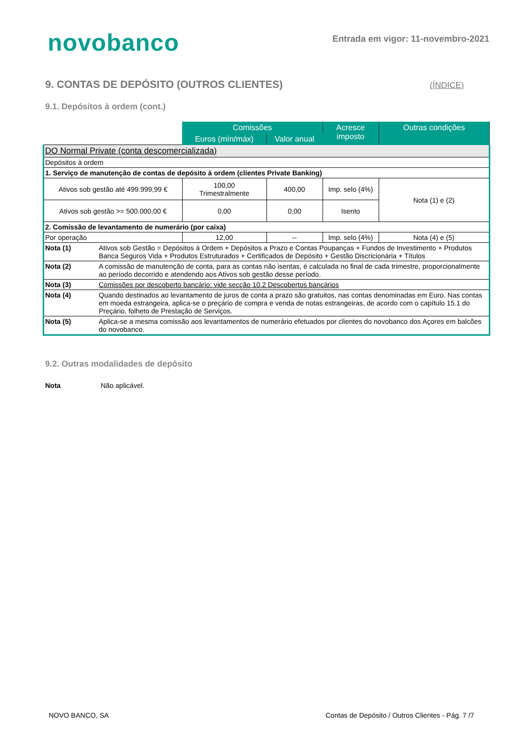novobanco
Entrada em vigor: 11-novembro-2021
9. CONTAS DE DEPÓSITO (OUTROS CLIENTES)
(ÍNDICE)
9.1. Depósitos à ordem (cont.)
| | Comissões | | Acresce imposto | Outras condições |
| --- | --- | --- | --- | --- |
| | Euros (mín/máx) | Valor anual | | |
| DO Normal Private (conta descomercializada) | | | | |
| Depósitos à ordem | | | | |
| 1. Serviço de manutenção de contas de depósito à ordem (clientes Private Banking) | | | | |
| Ativos sob gestão até 499.999,99 € | 100,00 Trimestralmente | 400,00 | Imp. selo (4%) | Nota (1) e (2) |
| Ativos sob gestão >= 500.000,00 € | 0,00 | 0,00 | Isento | |
| 2. Comissão de levantamento de numerário (por caixa) | | | | |
| Por operação | 12,00 | -- | Imp. selo (4%) | Nota (4) e (5) |
| Nota (1) Ativos sob Gestão = Depósitos à Ordem + Depósitos a Prazo e Contas Poupanças + Fundos de Investimento + Produtos Banca Seguros Vida + Produtos Estruturados + Certificados de Depósito + Gestão Discricionária + Títulos | | | | |
| Nota (2) A comissão de manutenção de conta, para as contas não isentas, é calculada no final de cada trimestre, proporcionalmente ao período decorrido e atendendo aos Ativos sob gestão desse período. | | | | |
| Nota (3) Comissões por descoberto bancário: vide secção 10.2 Descobertos bancários | | | | |
| Nota (4) Quando destinados ao levantamento de juros de conta a prazo são gratuitos, nas contas denominadas em Euro. Nas contas em moeda estrangeira, aplica-se o preçário de compra e venda de notas estrangeiras, de acordo com o capítulo 15.1 do Preçário, folheto de Prestação de Serviços. | | | | |
| Nota (5) Aplica-se a mesma comissão aos levantamentos de numerário efetuados por clientes do novobanco dos Açores em balcões do novobanco. | | | | |
9.2. Outras modalidades de depósito
Nota Não aplicável.
NOVO BANCO, SA
Contas de Depósito / Outros Clientes - Pág. 7 /7